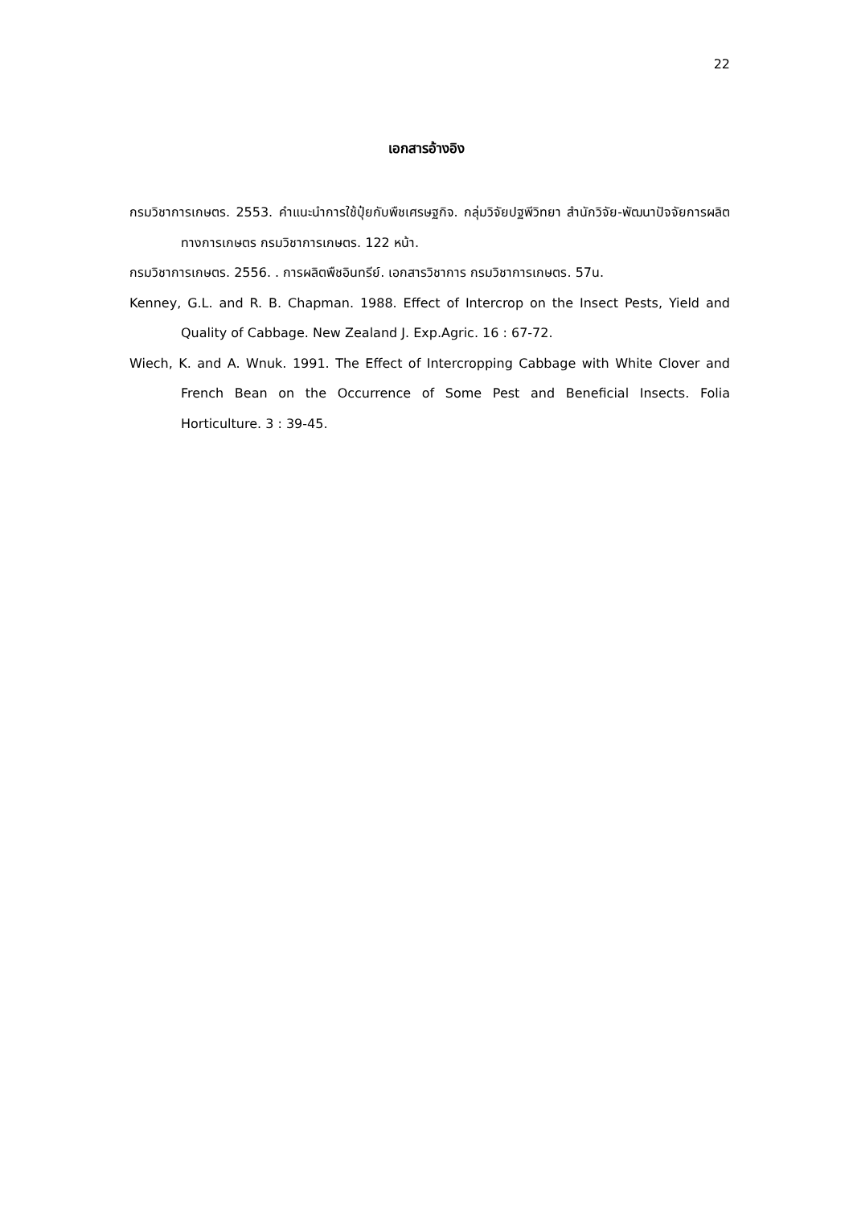22
เอกสารอ้างอิง
กรมวิชาการเกษตร. 2553. คำแนะนำการใช้ปุ๋ยกับพืชเศรษฐกิจ. กลุ่มวิจัยปฐพีวิทยา สำนักวิจัย-พัฒนาปัจจัยการผลิตทางการเกษตร กรมวิชาการเกษตร. 122 หน้า.
กรมวิชาการเกษตร. 2556. . การผลิตพืชอินทรีย์. เอกสารวิชาการ กรมวิชาการเกษตร. 57น.
Kenney, G.L. and R. B. Chapman. 1988. Effect of Intercrop on the Insect Pests, Yield and Quality of Cabbage. New Zealand J. Exp.Agric. 16 : 67-72.
Wiech, K. and A. Wnuk. 1991. The Effect of Intercropping Cabbage with White Clover and French Bean on the Occurrence of Some Pest and Beneficial Insects. Folia Horticulture. 3 : 39-45.